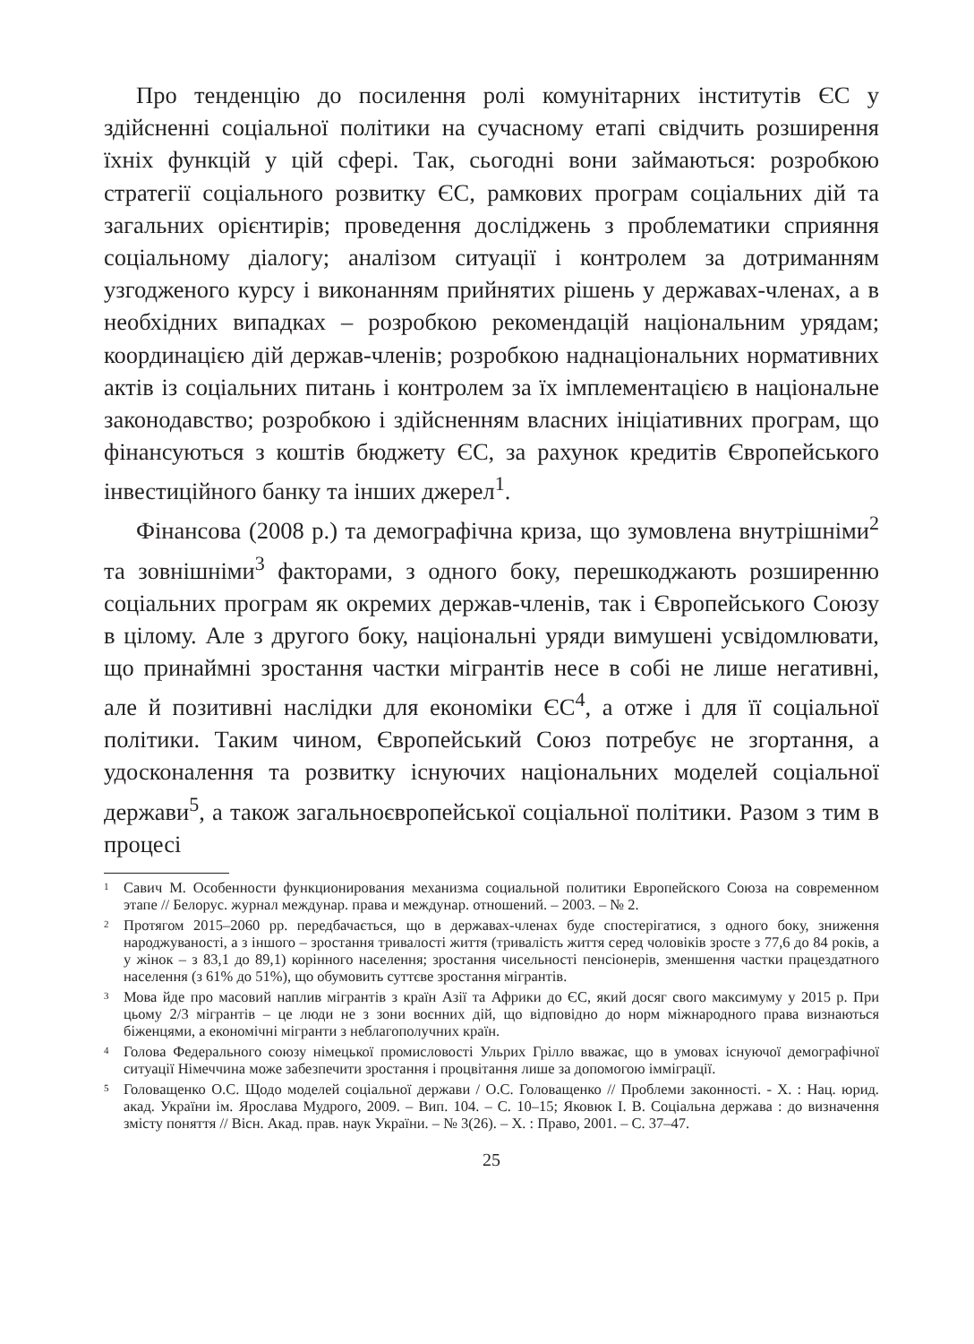Про тенденцію до посилення ролі комунітарних інститутів ЄС у здійсненні соціальної політики на сучасному етапі свідчить розширення їхніх функцій у цій сфері. Так, сьогодні вони займаються: розробкою стратегії соціального розвитку ЄС, рамкових програм соціальних дій та загальних орієнтирів; проведення досліджень з проблематики сприяння соціальному діалогу; аналізом ситуації і контролем за дотриманням узгодженого курсу і виконанням прийнятих рішень у державах-членах, а в необхідних випадках – розробкою рекомендацій національним урядам; координацією дій держав-членів; розробкою наднаціональних нормативних актів із соціальних питань і контролем за їх імплементацією в національне законодавство; розробкою і здійсненням власних ініціативних програм, що фінансуються з коштів бюджету ЄС, за рахунок кредитів Європейського інвестиційного банку та інших джерел<sup>1</sup>.
Фінансова (2008 р.) та демографічна криза, що зумовлена внутрішніми<sup>2</sup> та зовнішніми<sup>3</sup> факторами, з одного боку, перешкоджають розширенню соціальних програм як окремих держав-членів, так і Європейського Союзу в цілому. Але з другого боку, національні уряди вимушені усвідомлювати, що принаймні зростання частки мігрантів несе в собі не лише негативні, але й позитивні наслідки для економіки ЄС<sup>4</sup>, а отже і для її соціальної політики. Таким чином, Європейський Союз потребує не згортання, а удосконалення та розвитку існуючих національних моделей соціальної держави<sup>5</sup>, а також загальноєвропейської соціальної політики. Разом з тим в процесі
1 Савич М. Особенности функционирования механизма социальной политики Европейского Союза на современном этапе // Белорус. журнал междунар. права и междунар. отношений. – 2003. – № 2.
2 Протягом 2015–2060 рр. передбачається, що в державах-членах буде спостерігатися, з одного боку, зниження народжуваності, а з іншого – зростання тривалості життя (тривалість життя серед чоловіків зросте з 77,6 до 84 років, а у жінок – з 83,1 до 89,1) корінного населення; зростання чисельності пенсіонерів, зменшення частки працездатного населення (з 61% до 51%), що обумовить суттєве зростання мігрантів.
3 Мова йде про масовий наплив мігрантів з країн Азії та Африки до ЄС, який досяг свого максимуму у 2015 р. При цьому 2/3 мігрантів – це люди не з зони воєнних дій, що відповідно до норм міжнародного права визнаються біженцями, а економічні мігранти з неблагополучних країн.
4 Голова Федерального союзу німецької промисловості Ульрих Грілло вважає, що в умовах існуючої демографічної ситуації Німеччина може забезпечити зростання і процвітання лише за допомогою імміграції.
5 Головащенко О.С. Щодо моделей соціальної держави / О.С. Головащенко // Проблеми законності. - Х. : Нац. юрид. акад. України ім. Ярослава Мудрого, 2009. – Вип. 104. – С. 10–15; Яковюк І. В. Соціальна держава : до визначення змісту поняття // Вісн. Акад. прав. наук України. – № 3(26). – Х. : Право, 2001. – С. 37–47.
25